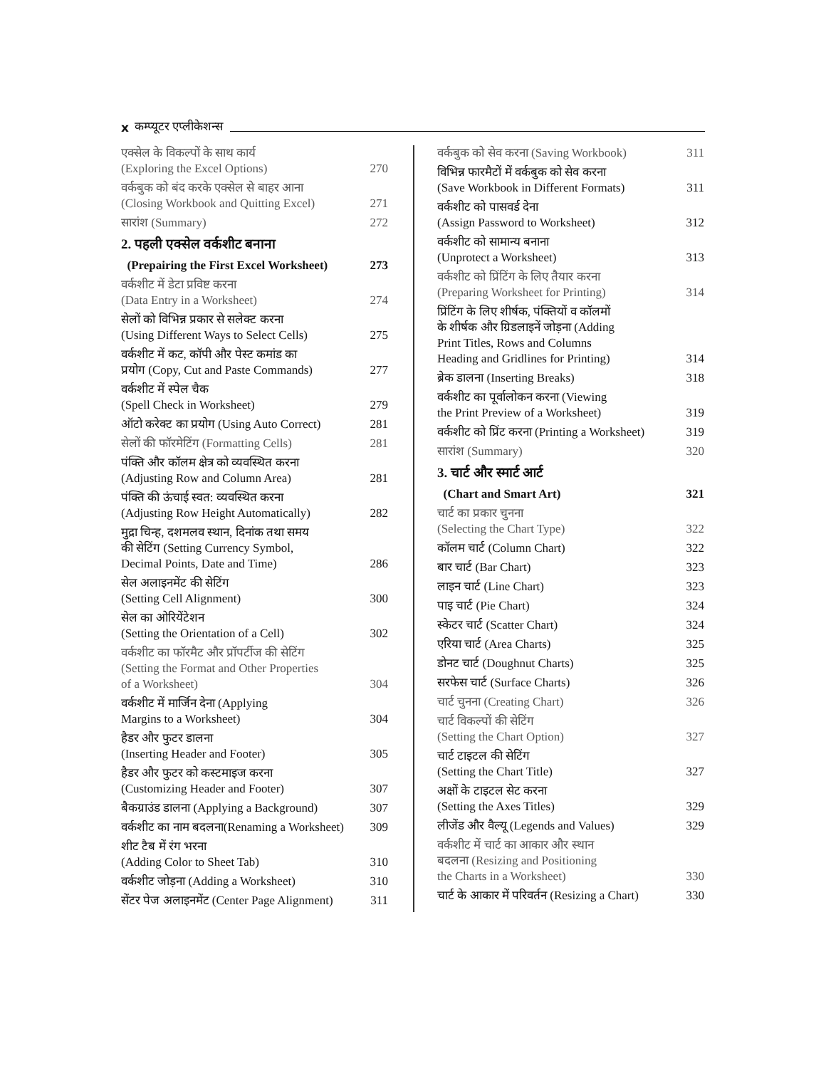x कम्प्यूटर एप्लीकेशन्स
एक्सेल के विकल्पों के साथ कार्य
(Exploring the Excel Options) 270
वर्कबुक को बंद करके एक्सेल से बाहर आना
(Closing Workbook and Quitting Excel) 271
सारांश (Summary) 272
2. पहली एक्सेल वर्कशीट बनाना
(Prepairing the First Excel Worksheet) 273
वर्कशीट में डेटा प्रविष्ट करना
(Data Entry in a Worksheet) 274
सेलों को विभिन्न प्रकार से सलेक्ट करना
(Using Different Ways to Select Cells) 275
वर्कशीट में कट, कॉपी और पेस्ट कमांड का
प्रयोग (Copy, Cut and Paste Commands) 277
वर्कशीट में स्पेल चैक
(Spell Check in Worksheet) 279
ऑटो करेक्ट का प्रयोग (Using Auto Correct) 281
सेलों की फॉरमेटिंग (Formatting Cells) 281
पंक्ति और कॉलम क्षेत्र को व्यवस्थित करना
(Adjusting Row and Column Area) 281
पंक्ति की ऊंचाई स्वत: व्यवस्थित करना
(Adjusting Row Height Automatically) 282
मुद्रा चिन्ह, दशमलव स्थान, दिनांक तथा समय
की सेटिंग (Setting Currency Symbol,
Decimal Points, Date and Time) 286
सेल अलाइनमेंट की सेटिंग
(Setting Cell Alignment) 300
सेल का ओरियेंटेशन
(Setting the Orientation of a Cell) 302
वर्कशीट का फॉरमैट और प्रॉपर्टीज की सेटिंग
(Setting the Format and Other Properties
of a Worksheet) 304
वर्कशीट में मार्जिन देना (Applying
Margins to a Worksheet) 304
हैडर और फुटर डालना
(Inserting Header and Footer) 305
हैडर और फुटर को कस्टमाइज करना
(Customizing Header and Footer) 307
बैकग्राउंड डालना (Applying a Background) 307
वर्कशीट का नाम बदलना(Renaming a Worksheet) 309
शीट टैब में रंग भरना
(Adding Color to Sheet Tab) 310
वर्कशीट जोड़ना (Adding a Worksheet) 310
सेंटर पेज अलाइनमेंट (Center Page Alignment) 311
वर्कबुक को सेव करना (Saving Workbook) 311
विभिन्न फारमैटों में वर्कबुक को सेव करना
(Save Workbook in Different Formats) 311
वर्कशीट को पासवर्ड देना
(Assign Password to Worksheet) 312
वर्कशीट को सामान्य बनाना
(Unprotect a Worksheet) 313
वर्कशीट को प्रिंटिंग के लिए तैयार करना
(Preparing Worksheet for Printing) 314
प्रिंटिंग के लिए शीर्षक, पंक्तियों व कॉलमों
के शीर्षक और ग्रिडलाइनें जोड़ना (Adding
Print Titles, Rows and Columns
Heading and Gridlines for Printing) 314
ब्रेक डालना (Inserting Breaks) 318
वर्कशीट का पूर्वालोकन करना (Viewing
the Print Preview of a Worksheet) 319
वर्कशीट को प्रिंट करना (Printing a Worksheet) 319
सारांश (Summary) 320
3. चार्ट और स्मार्ट आर्ट
(Chart and Smart Art) 321
चार्ट का प्रकार चुनना
(Selecting the Chart Type) 322
कॉलम चार्ट (Column Chart) 322
बार चार्ट (Bar Chart) 323
लाइन चार्ट (Line Chart) 323
पाइ चार्ट (Pie Chart) 324
स्केटर चार्ट (Scatter Chart) 324
एरिया चार्ट (Area Charts) 325
डोनट चार्ट (Doughnut Charts) 325
सरफेस चार्ट (Surface Charts) 326
चार्ट चुनना (Creating Chart) 326
चार्ट विकल्पों की सेटिंग
(Setting the Chart Option) 327
चार्ट टाइटल की सेटिंग
(Setting the Chart Title) 327
अक्षों के टाइटल सेट करना
(Setting the Axes Titles) 329
लीजेंड और वैल्यू (Legends and Values) 329
वर्कशीट में चार्ट का आकार और स्थान
बदलना (Resizing and Positioning
the Charts in a Worksheet) 330
चार्ट के आकार में परिवर्तन (Resizing a Chart) 330